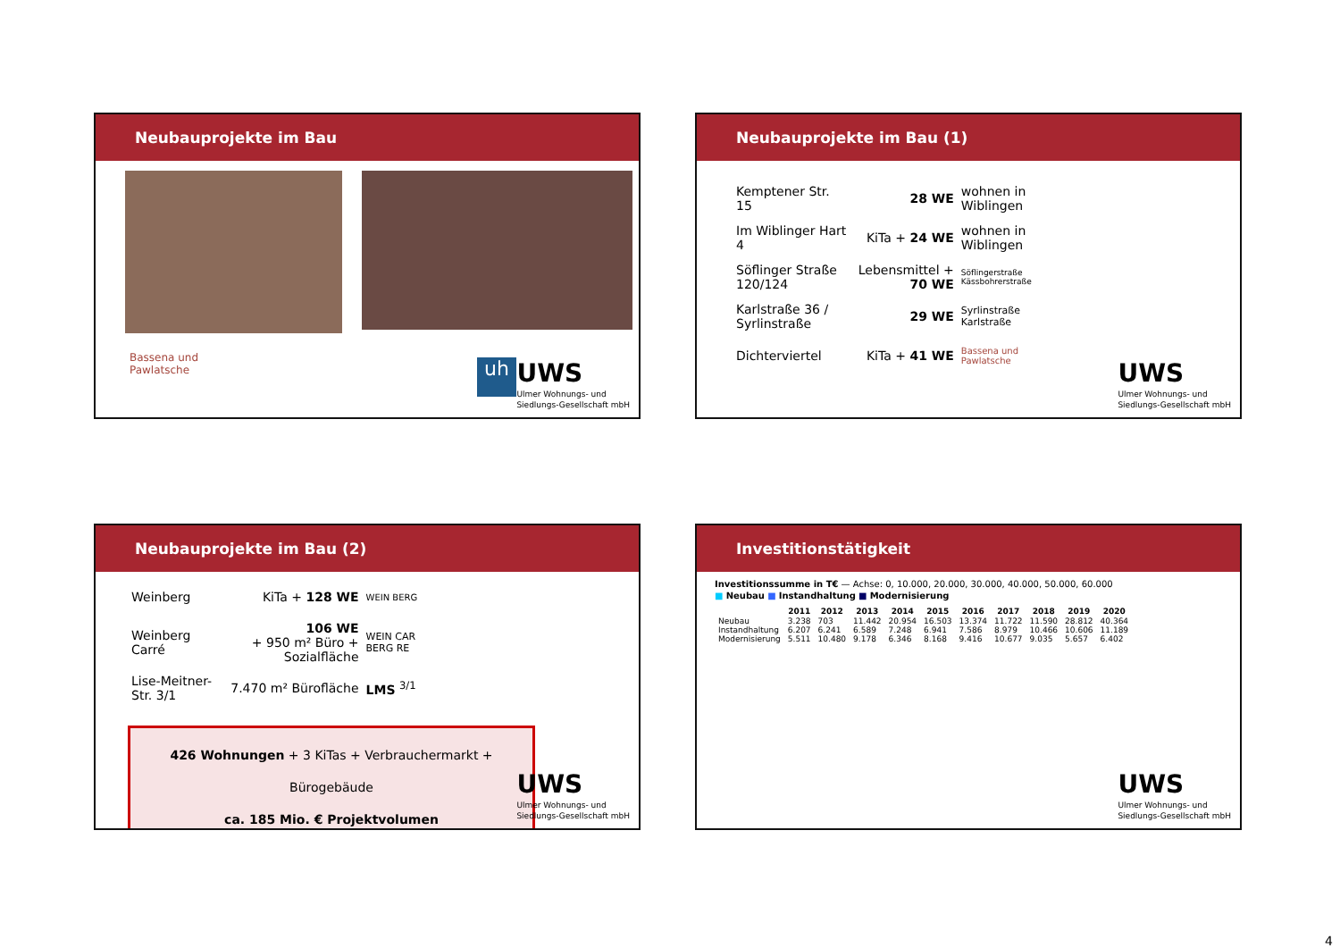Neubauprojekte im Bau
Bassena und
Pawlatsche
uh
UWS
Ulmer Wohnungs- und
Siedlungs-Gesellschaft mbH
Neubauprojekte im Bau (1)
| Kemptener Str. 15 | 28 WE | wohnen in Wiblingen |
| Im Wiblinger Hart 4 | KiTa + 24 WE | wohnen in Wiblingen |
| Söflinger Straße 120/124 | Lebensmittel + 70 WE | Söflingerstraße Kässbohrerstraße |
| Karlstraße 36 / Syrlinstraße | 29 WE | Syrlinstraße Karlstraße |
| Dichterviertel | KiTa + 41 WE | Bassena und Pawlatsche |
UWS
Ulmer Wohnungs- und
Siedlungs-Gesellschaft mbH
Neubauprojekte im Bau (2)
| Weinberg | KiTa + 128 WE | WEIN BERG |
| Weinberg Carré | 106 WE + 950 m² Büro + Sozialfläche | WEIN CAR BERG RE |
| Lise-Meitner-Str. 3/1 | 7.470 m² Bürofläche | LMS <sup>3/1</sup> |
426 Wohnungen + 3 KiTas + Verbrauchermarkt + Bürogebäude
ca. 185 Mio. € Projektvolumen
UWS
Ulmer Wohnungs- und
Siedlungs-Gesellschaft mbH
Investitionstätigkeit
Investitionssumme in T€ — Achse: 0, 10.000, 20.000, 30.000, 40.000, 50.000, 60.000
■ Neubau ■ Instandhaltung ■ Modernisierung
| | 2011 | 2012 | 2013 | 2014 | 2015 | 2016 | 2017 | 2018 | 2019 | 2020 |
| --- | --- | --- | --- | --- | --- | --- | --- | --- | --- | --- |
| Neubau | 3.238 | 703 | 11.442 | 20.954 | 16.503 | 13.374 | 11.722 | 11.590 | 28.812 | 40.364 |
| Instandhaltung | 6.207 | 6.241 | 6.589 | 7.248 | 6.941 | 7.586 | 8.979 | 10.466 | 10.606 | 11.189 |
| Modernisierung | 5.511 | 10.480 | 9.178 | 6.346 | 8.168 | 9.416 | 10.677 | 9.035 | 5.657 | 6.402 |
UWS
Ulmer Wohnungs- und
Siedlungs-Gesellschaft mbH
4